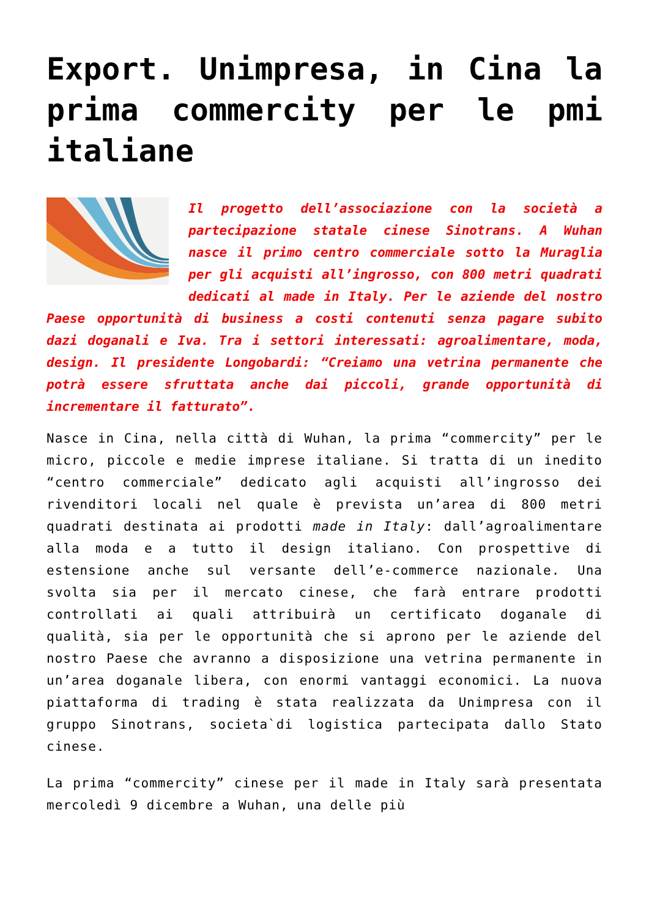Export. Unimpresa, in Cina la prima commercity per le pmi italiane
Il progetto dell’associazione con la società a partecipazione statale cinese Sinotrans. A Wuhan nasce il primo centro commerciale sotto la Muraglia per gli acquisti all’ingrosso, con 800 metri quadrati dedicati al made in Italy. Per le aziende del nostro Paese opportunità di business a costi contenuti senza pagare subito dazi doganali e Iva. Tra i settori interessati: agroalimentare, moda, design. Il presidente Longobardi: “Creiamo una vetrina permanente che potrà essere sfruttata anche dai piccoli, grande opportunità di incrementare il fatturato”.
Nasce in Cina, nella città di Wuhan, la prima “commercity” per le micro, piccole e medie imprese italiane. Si tratta di un inedito “centro commerciale” dedicato agli acquisti all’ingrosso dei rivenditori locali nel quale è prevista un’area di 800 metri quadrati destinata ai prodotti made in Italy: dall’agroalimentare alla moda e a tutto il design italiano. Con prospettive di estensione anche sul versante dell’e-commerce nazionale. Una svolta sia per il mercato cinese, che farà entrare prodotti controllati ai quali attribuirà un certificato doganale di qualità, sia per le opportunità che si aprono per le aziende del nostro Paese che avranno a disposizione una vetrina permanente in un’area doganale libera, con enormi vantaggi economici. La nuova piattaforma di trading è stata realizzata da Unimpresa con il gruppo Sinotrans, societa`di logistica partecipata dallo Stato cinese.
La prima “commercity” cinese per il made in Italy sarà presentata mercoledì 9 dicembre a Wuhan, una delle più